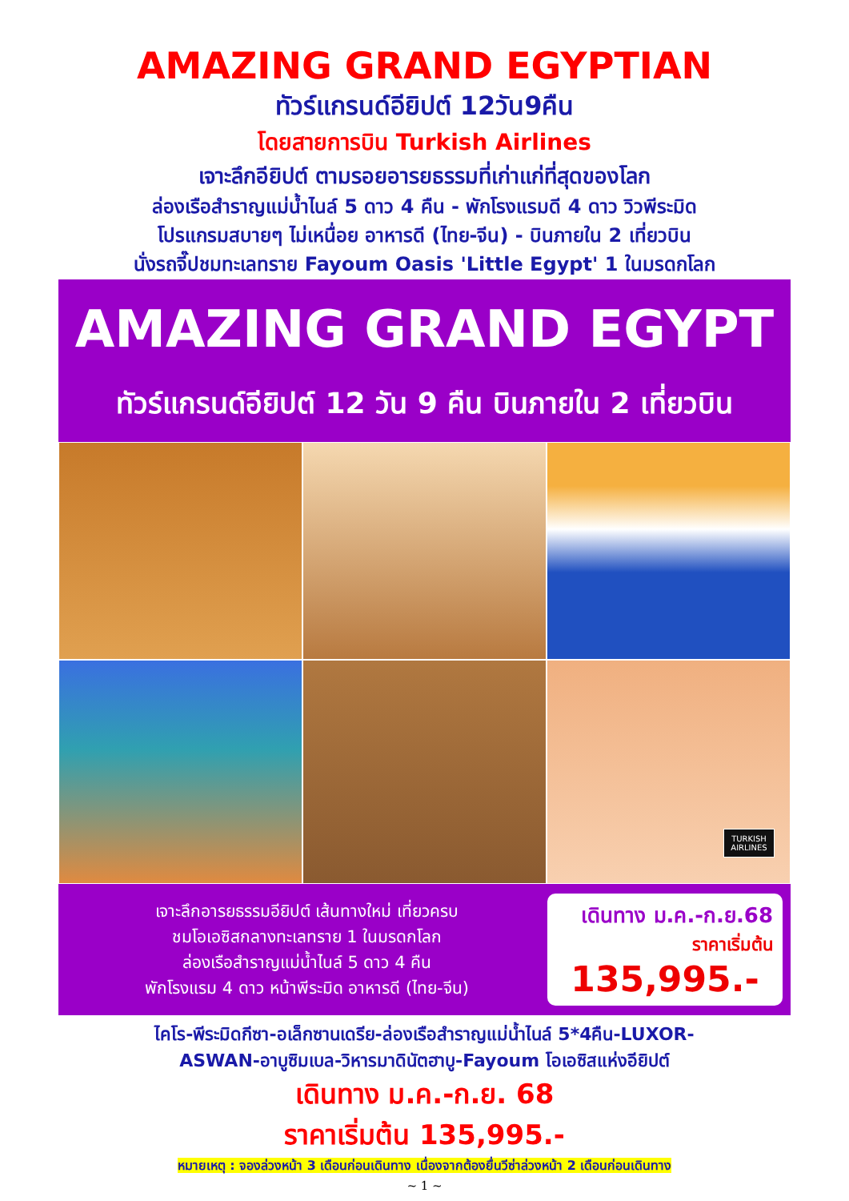AMAZING GRAND EGYPTIAN
ทัวร์แกรนด์อียิปต์ 12วัน9คืน
โดยสายการบิน Turkish Airlines
เจาะลึกอียิปต์ ตามรอยอารยธรรมที่เก่าแก่ที่สุดของโลก
ล่องเรือสำราญแม่น้ำไนล์ 5 ดาว 4 คืน - พักโรงแรมดี 4 ดาว วิวพีระมิด
โปรแกรมสบายๆ ไม่เหนื่อย อาหารดี (ไทย-จีน) - บินภายใน 2 เที่ยวบิน
นั่งรถจี๊ปชมทะเลทราย Fayoum Oasis 'Little Egypt' 1 ในมรดกโลก
AMAZING GRAND EGYPT
ทัวร์แกรนด์อียิปต์ 12 วัน 9 คืน บินภายใน 2 เที่ยวบิน
TURKISH AIRLINES
เจาะลึกอารยธรรมอียิปต์ เส้นทางใหม่ เที่ยวครบ
ชมโอเอซิสกลางทะเลทราย 1 ในมรดกโลก
ล่องเรือสำราญแม่น้ำไนล์ 5 ดาว 4 คืน
พักโรงแรม 4 ดาว หน้าพีระมิด อาหารดี (ไทย-จีน)
เดินทาง ม.ค.-ก.ย.68
ราคาเริ่มต้น
135,995.-
ไคโร-พีระมิดกีซา-อเล็กซานเดรีย-ล่องเรือสำราญแม่น้ำไนล์ 5*4คืน-LUXOR-
ASWAN-อาบูซิมเบล-วิหารมาดินัตฮาบู-Fayoum โอเอซิสแห่งอียิปต์
เดินทาง ม.ค.-ก.ย. 68
ราคาเริ่มต้น 135,995.-
หมายเหตุ : จองล่วงหน้า 3 เดือนก่อนเดินทาง เนื่องจากต้องยื่นวีซ่าล่วงหน้า 2 เดือนก่อนเดินทาง
~ 1 ~